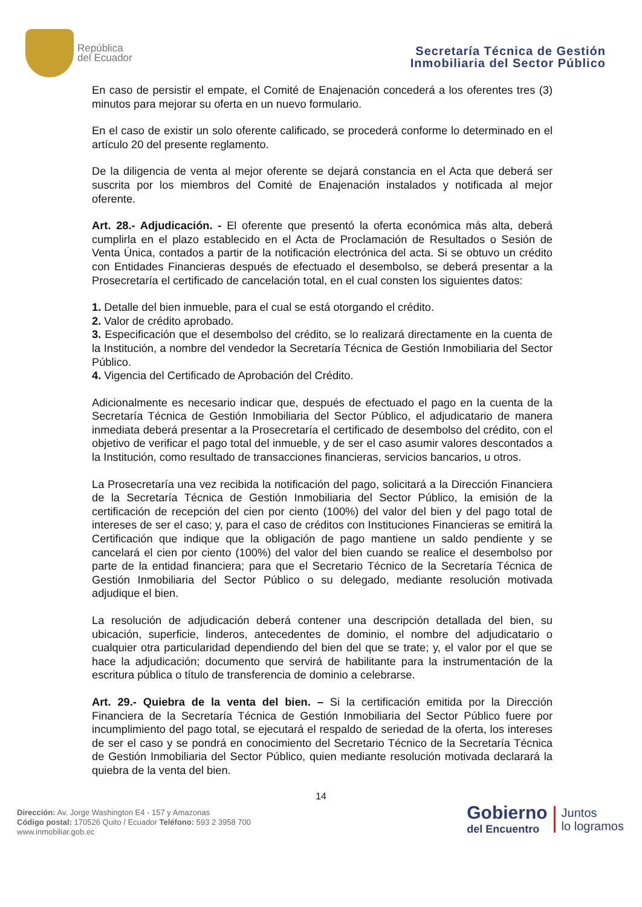República
del Ecuador
Secretaría Técnica de Gestión
Inmobiliaria del Sector Público
En caso de persistir el empate, el Comité de Enajenación concederá a los oferentes tres (3) minutos para mejorar su oferta en un nuevo formulario.
En el caso de existir un solo oferente calificado, se procederá conforme lo determinado en el artículo 20 del presente reglamento.
De la diligencia de venta al mejor oferente se dejará constancia en el Acta que deberá ser suscrita por los miembros del Comité de Enajenación instalados y notificada al mejor oferente.
Art. 28.- Adjudicación. - El oferente que presentó la oferta económica más alta, deberá cumplirla en el plazo establecido en el Acta de Proclamación de Resultados o Sesión de Venta Única, contados a partir de la notificación electrónica del acta. Si se obtuvo un crédito con Entidades Financieras después de efectuado el desembolso, se deberá presentar a la Prosecretaría el certificado de cancelación total, en el cual consten los siguientes datos:
1. Detalle del bien inmueble, para el cual se está otorgando el crédito.
2. Valor de crédito aprobado.
3. Especificación que el desembolso del crédito, se lo realizará directamente en la cuenta de la Institución, a nombre del vendedor la Secretaría Técnica de Gestión Inmobiliaria del Sector Público.
4. Vigencia del Certificado de Aprobación del Crédito.
Adicionalmente es necesario indicar que, después de efectuado el pago en la cuenta de la Secretaría Técnica de Gestión Inmobiliaria del Sector Público, el adjudicatario de manera inmediata deberá presentar a la Prosecretaría el certificado de desembolso del crédito, con el objetivo de verificar el pago total del inmueble, y de ser el caso asumir valores descontados a la Institución, como resultado de transacciones financieras, servicios bancarios, u otros.
La Prosecretaría una vez recibida la notificación del pago, solicitará a la Dirección Financiera de la Secretaría Técnica de Gestión Inmobiliaria del Sector Público, la emisión de la certificación de recepción del cien por ciento (100%) del valor del bien y del pago total de intereses de ser el caso; y, para el caso de créditos con Instituciones Financieras se emitirá la Certificación que indique que la obligación de pago mantiene un saldo pendiente y se cancelará el cien por ciento (100%) del valor del bien cuando se realice el desembolso por parte de la entidad financiera; para que el Secretario Técnico de la Secretaría Técnica de Gestión Inmobiliaria del Sector Público o su delegado, mediante resolución motivada adjudique el bien.
La resolución de adjudicación deberá contener una descripción detallada del bien, su ubicación, superficie, linderos, antecedentes de dominio, el nombre del adjudicatario o cualquier otra particularidad dependiendo del bien del que se trate; y, el valor por el que se hace la adjudicación; documento que servirá de habilitante para la instrumentación de la escritura pública o título de transferencia de dominio a celebrarse.
Art. 29.- Quiebra de la venta del bien. – Si la certificación emitida por la Dirección Financiera de la Secretaría Técnica de Gestión Inmobiliaria del Sector Público fuere por incumplimiento del pago total, se ejecutará el respaldo de seriedad de la oferta, los intereses de ser el caso y se pondrá en conocimiento del Secretario Técnico de la Secretaría Técnica de Gestión Inmobiliaria del Sector Público, quien mediante resolución motivada declarará la quiebra de la venta del bien.
14
Dirección: Av. Jorge Washington E4 - 157 y Amazonas
Código postal: 170526 Quito / Ecuador Teléfono: 593 2 3958 700
www.inmobiliar.gob.ec
Gobierno
del Encuentro
Juntos
lo logramos